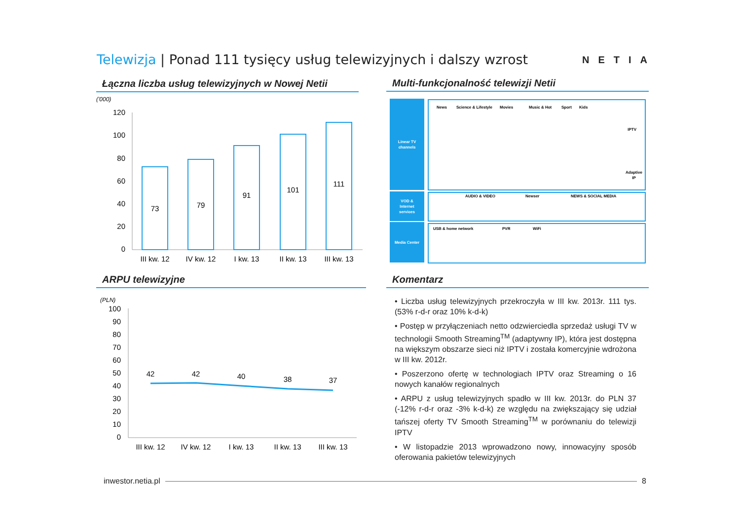Telewizja | Ponad 111 tysięcy usług telewizyjnych i dalszy wzrost
NETIA
Łączna liczba usług telewizyjnych w Nowej Netii
Multi-funkcjonalność telewizji Netii
ARPU telewizyjne Komentarz
('000)
120
100
80
60
40
20
0
73
79
91
101
111
III kw. 12
IV kw. 12
I kw. 13
II kw. 13
III kw. 13
Linear TV
channels
VOD &
Internet
services
Media Center
News
Science & Lifestyle
Movies
Music & Hot
Sport
Kids
IPTV
Adaptive
IP
AUDIO & VIDEO
Newser
NEWS & SOCIAL MEDIA
USB & home network
PVR
WiFi
(PLN)
100
90
80
70
60
50
40
30
20
10
0
42
42
40
38
37
III kw. 12
IV kw. 12
I kw. 13
II kw. 13
III kw. 13
• Liczba usług telewizyjnych przekroczyła w III kw. 2013r. 111 tys. (53% r-d-r oraz 10% k-d-k)
• Postęp w przyłączeniach netto odzwierciedla sprzedaż usługi TV w technologii Smooth Streaming<sup>TM</sup> (adaptywny IP), która jest dostępna na większym obszarze sieci niż IPTV i została komercyjnie wdrożona w III kw. 2012r.
• Poszerzono ofertę w technologiach IPTV oraz Streaming o 16 nowych kanałów regionalnych
• ARPU z usług telewizyjnych spadło w III kw. 2013r. do PLN 37 (-12% r-d-r oraz -3% k-d-k) ze względu na zwiększający się udział tańszej oferty TV Smooth Streaming<sup>TM</sup> w porównaniu do telewizji IPTV
• W listopadzie 2013 wprowadzono nowy, innowacyjny sposób oferowania pakietów telewizyjnych
inwestor.netia.pl 8